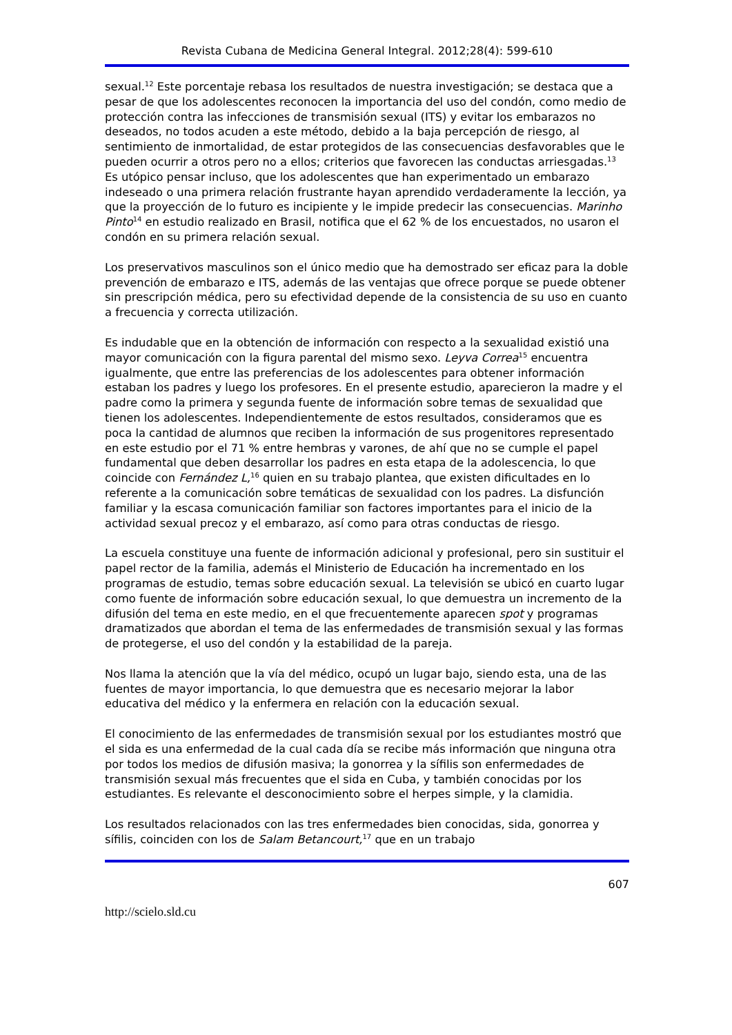Revista Cubana de Medicina General Integral. 2012;28(4): 599-610
sexual.<sup>12</sup> Este porcentaje rebasa los resultados de nuestra investigación; se destaca que a pesar de que los adolescentes reconocen la importancia del uso del condón, como medio de protección contra las infecciones de transmisión sexual (ITS) y evitar los embarazos no deseados, no todos acuden a este método, debido a la baja percepción de riesgo, al sentimiento de inmortalidad, de estar protegidos de las consecuencias desfavorables que le pueden ocurrir a otros pero no a ellos; criterios que favorecen las conductas arriesgadas.<sup>13</sup> Es utópico pensar incluso, que los adolescentes que han experimentado un embarazo indeseado o una primera relación frustrante hayan aprendido verdaderamente la lección, ya que la proyección de lo futuro es incipiente y le impide predecir las consecuencias. Marinho Pinto<sup>14</sup> en estudio realizado en Brasil, notifica que el 62 % de los encuestados, no usaron el condón en su primera relación sexual.
Los preservativos masculinos son el único medio que ha demostrado ser eficaz para la doble prevención de embarazo e ITS, además de las ventajas que ofrece porque se puede obtener sin prescripción médica, pero su efectividad depende de la consistencia de su uso en cuanto a frecuencia y correcta utilización.
Es indudable que en la obtención de información con respecto a la sexualidad existió una mayor comunicación con la figura parental del mismo sexo. Leyva Correa<sup>15</sup> encuentra igualmente, que entre las preferencias de los adolescentes para obtener información estaban los padres y luego los profesores. En el presente estudio, aparecieron la madre y el padre como la primera y segunda fuente de información sobre temas de sexualidad que tienen los adolescentes. Independientemente de estos resultados, consideramos que es poca la cantidad de alumnos que reciben la información de sus progenitores representado en este estudio por el 71 % entre hembras y varones, de ahí que no se cumple el papel fundamental que deben desarrollar los padres en esta etapa de la adolescencia, lo que coincide con Fernández L,<sup>16</sup> quien en su trabajo plantea, que existen dificultades en lo referente a la comunicación sobre temáticas de sexualidad con los padres. La disfunción familiar y la escasa comunicación familiar son factores importantes para el inicio de la actividad sexual precoz y el embarazo, así como para otras conductas de riesgo.
La escuela constituye una fuente de información adicional y profesional, pero sin sustituir el papel rector de la familia, además el Ministerio de Educación ha incrementado en los programas de estudio, temas sobre educación sexual. La televisión se ubicó en cuarto lugar como fuente de información sobre educación sexual, lo que demuestra un incremento de la difusión del tema en este medio, en el que frecuentemente aparecen spot y programas dramatizados que abordan el tema de las enfermedades de transmisión sexual y las formas de protegerse, el uso del condón y la estabilidad de la pareja.
Nos llama la atención que la vía del médico, ocupó un lugar bajo, siendo esta, una de las fuentes de mayor importancia, lo que demuestra que es necesario mejorar la labor educativa del médico y la enfermera en relación con la educación sexual.
El conocimiento de las enfermedades de transmisión sexual por los estudiantes mostró que el sida es una enfermedad de la cual cada día se recibe más información que ninguna otra por todos los medios de difusión masiva; la gonorrea y la sífilis son enfermedades de transmisión sexual más frecuentes que el sida en Cuba, y también conocidas por los estudiantes. Es relevante el desconocimiento sobre el herpes simple, y la clamidia.
Los resultados relacionados con las tres enfermedades bien conocidas, sida, gonorrea y sífilis, coinciden con los de Salam Betancourt,<sup>17</sup> que en un trabajo
607
http://scielo.sld.cu